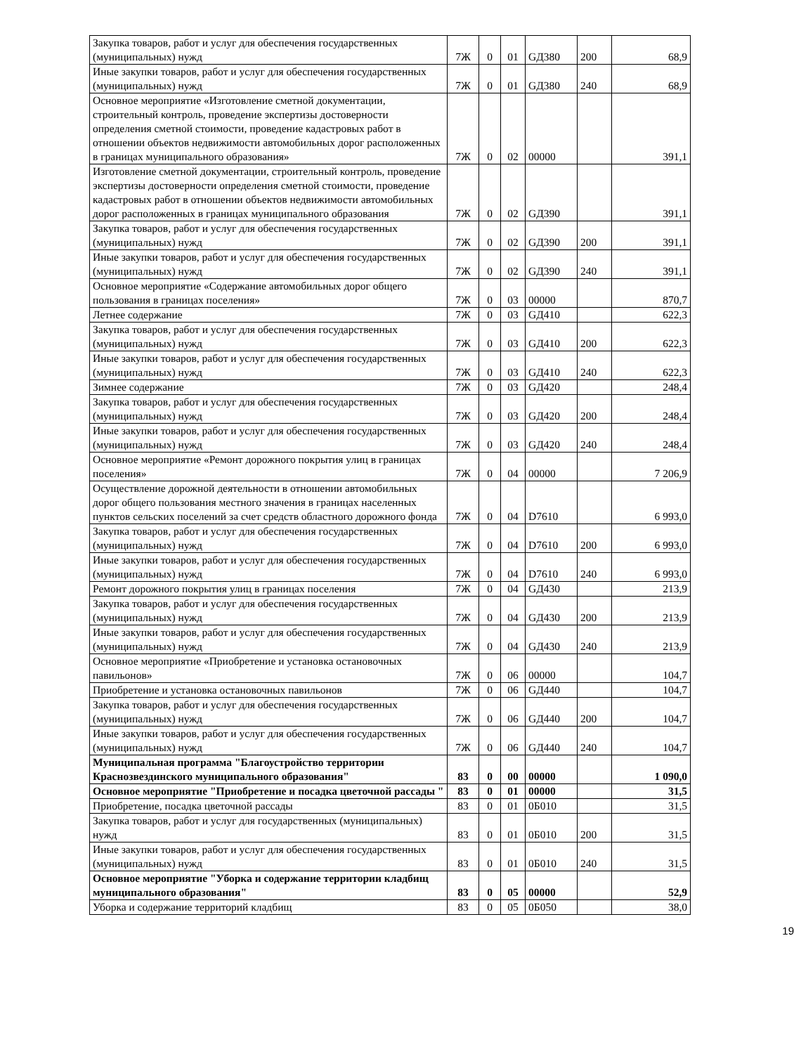| Закупка товаров, работ и услуг для обеспечения государственных (муниципальных) нужд | 7Ж | 0 | 01 | GД380 | 200 | 68,9 |
| Иные закупки товаров, работ и услуг для обеспечения государственных (муниципальных) нужд | 7Ж | 0 | 01 | GД380 | 240 | 68,9 |
| Основное мероприятие «Изготовление сметной документации, строительный контроль, проведение экспертизы достоверности определения сметной стоимости, проведение кадастровых работ в отношении объектов недвижимости автомобильных дорог расположенных в границах муниципального образования» | 7Ж | 0 | 02 | 00000 | | 391,1 |
| Изготовление сметной документации, строительный контроль, проведение экспертизы достоверности определения сметной стоимости, проведение кадастровых работ в отношении объектов недвижимости автомобильных дорог расположенных в границах муниципального образования | 7Ж | 0 | 02 | GД390 | | 391,1 |
| Закупка товаров, работ и услуг для обеспечения государственных (муниципальных) нужд | 7Ж | 0 | 02 | GД390 | 200 | 391,1 |
| Иные закупки товаров, работ и услуг для обеспечения государственных (муниципальных) нужд | 7Ж | 0 | 02 | GД390 | 240 | 391,1 |
| Основное мероприятие «Содержание автомобильных дорог общего пользования в границах поселения» | 7Ж | 0 | 03 | 00000 | | 870,7 |
| Летнее содержание | 7Ж | 0 | 03 | GД410 | | 622,3 |
| Закупка товаров, работ и услуг для обеспечения государственных (муниципальных) нужд | 7Ж | 0 | 03 | GД410 | 200 | 622,3 |
| Иные закупки товаров, работ и услуг для обеспечения государственных (муниципальных) нужд | 7Ж | 0 | 03 | GД410 | 240 | 622,3 |
| Зимнее содержание | 7Ж | 0 | 03 | GД420 | | 248,4 |
| Закупка товаров, работ и услуг для обеспечения государственных (муниципальных) нужд | 7Ж | 0 | 03 | GД420 | 200 | 248,4 |
| Иные закупки товаров, работ и услуг для обеспечения государственных (муниципальных) нужд | 7Ж | 0 | 03 | GД420 | 240 | 248,4 |
| Основное мероприятие «Ремонт дорожного покрытия улиц в границах поселения» | 7Ж | 0 | 04 | 00000 | | 7 206,9 |
| Осуществление дорожной деятельности в отношении автомобильных дорог общего пользования местного значения в границах населенных пунктов сельских поселений за счет средств областного дорожного фонда | 7Ж | 0 | 04 | D7610 | | 6 993,0 |
| Закупка товаров, работ и услуг для обеспечения государственных (муниципальных) нужд | 7Ж | 0 | 04 | D7610 | 200 | 6 993,0 |
| Иные закупки товаров, работ и услуг для обеспечения государственных (муниципальных) нужд | 7Ж | 0 | 04 | D7610 | 240 | 6 993,0 |
| Ремонт дорожного покрытия улиц в границах поселения | 7Ж | 0 | 04 | GД430 | | 213,9 |
| Закупка товаров, работ и услуг для обеспечения государственных (муниципальных) нужд | 7Ж | 0 | 04 | GД430 | 200 | 213,9 |
| Иные закупки товаров, работ и услуг для обеспечения государственных (муниципальных) нужд | 7Ж | 0 | 04 | GД430 | 240 | 213,9 |
| Основное мероприятие «Приобретение и установка остановочных павильонов» | 7Ж | 0 | 06 | 00000 | | 104,7 |
| Приобретение и установка остановочных павильонов | 7Ж | 0 | 06 | GД440 | | 104,7 |
| Закупка товаров, работ и услуг для обеспечения государственных (муниципальных) нужд | 7Ж | 0 | 06 | GД440 | 200 | 104,7 |
| Иные закупки товаров, работ и услуг для обеспечения государственных (муниципальных) нужд | 7Ж | 0 | 06 | GД440 | 240 | 104,7 |
| Муниципальная программа "Благоустройство территории Краснозвездинского муниципального образования" | 83 | 0 | 00 | 00000 | | 1 090,0 |
| Основное мероприятие "Приобретение и посадка цветочной рассады " | 83 | 0 | 01 | 00000 | | 31,5 |
| Приобретение, посадка цветочной рассады | 83 | 0 | 01 | 0Б010 | | 31,5 |
| Закупка товаров, работ и услуг для государственных (муниципальных) нужд | 83 | 0 | 01 | 0Б010 | 200 | 31,5 |
| Иные закупки товаров, работ и услуг для обеспечения государственных (муниципальных) нужд | 83 | 0 | 01 | 0Б010 | 240 | 31,5 |
| Основное мероприятие "Уборка и содержание территории кладбищ муниципального образования" | 83 | 0 | 05 | 00000 | | 52,9 |
| Уборка и содержание территорий кладбищ | 83 | 0 | 05 | 0Б050 | | 38,0 |
19